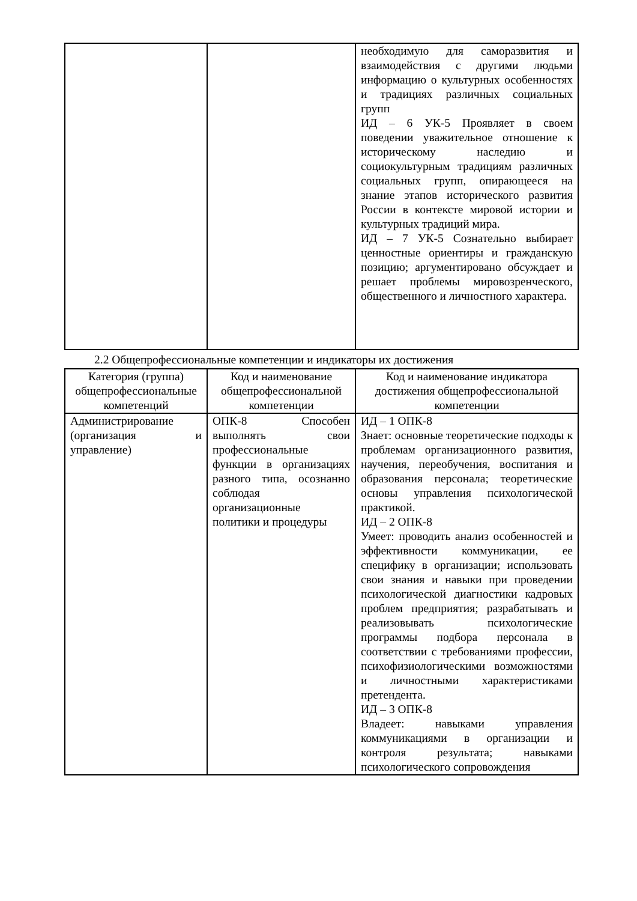| | | необходимую для саморазвития и взаимодействия с другими людьми информацию о культурных особенностях и традициях различных социальных групп ИД – 6 УК-5 Проявляет в своем поведении уважительное отношение к историческому наследию и социокультурным традициям различных социальных групп, опирающееся на знание этапов исторического развития России в контексте мировой истории и культурных традиций мира. ИД – 7 УК-5 Сознательно выбирает ценностные ориентиры и гражданскую позицию; аргументировано обсуждает и решает проблемы мировозренческого, общественного и личностного характера. |
2.2 Общепрофессиональные компетенции и индикаторы их достижения
| Категория (группа) общепрофессиональные компетенций | Код и наименование общепрофессиональной компетенции | Код и наименование индикатора достижения общепрофессиональной компетенции |
| --- | --- | --- |
| Администрирование (организация и управление) | ОПК-8 Способен выполнять свои профессиональные функции в организациях разного типа, осознанно соблюдая организационные политики и процедуры | ИД – 1 ОПК-8 Знает: основные теоретические подходы к проблемам организационного развития, научения, переобучения, воспитания и образования персонала; теоретические основы управления психологической практикой. ИД – 2 ОПК-8 Умеет: проводить анализ особенностей и эффективности коммуникации, ее специфику в организации; использовать свои знания и навыки при проведении психологической диагностики кадровых проблем предприятия; разрабатывать и реализовывать психологические программы подбора персонала в соответствии с требованиями профессии, психофизиологическими возможностями и личностными характеристиками претендента. ИД – 3 ОПК-8 Владеет: навыками управления коммуникациями в организации и контроля результата; навыками психологического сопровождения |